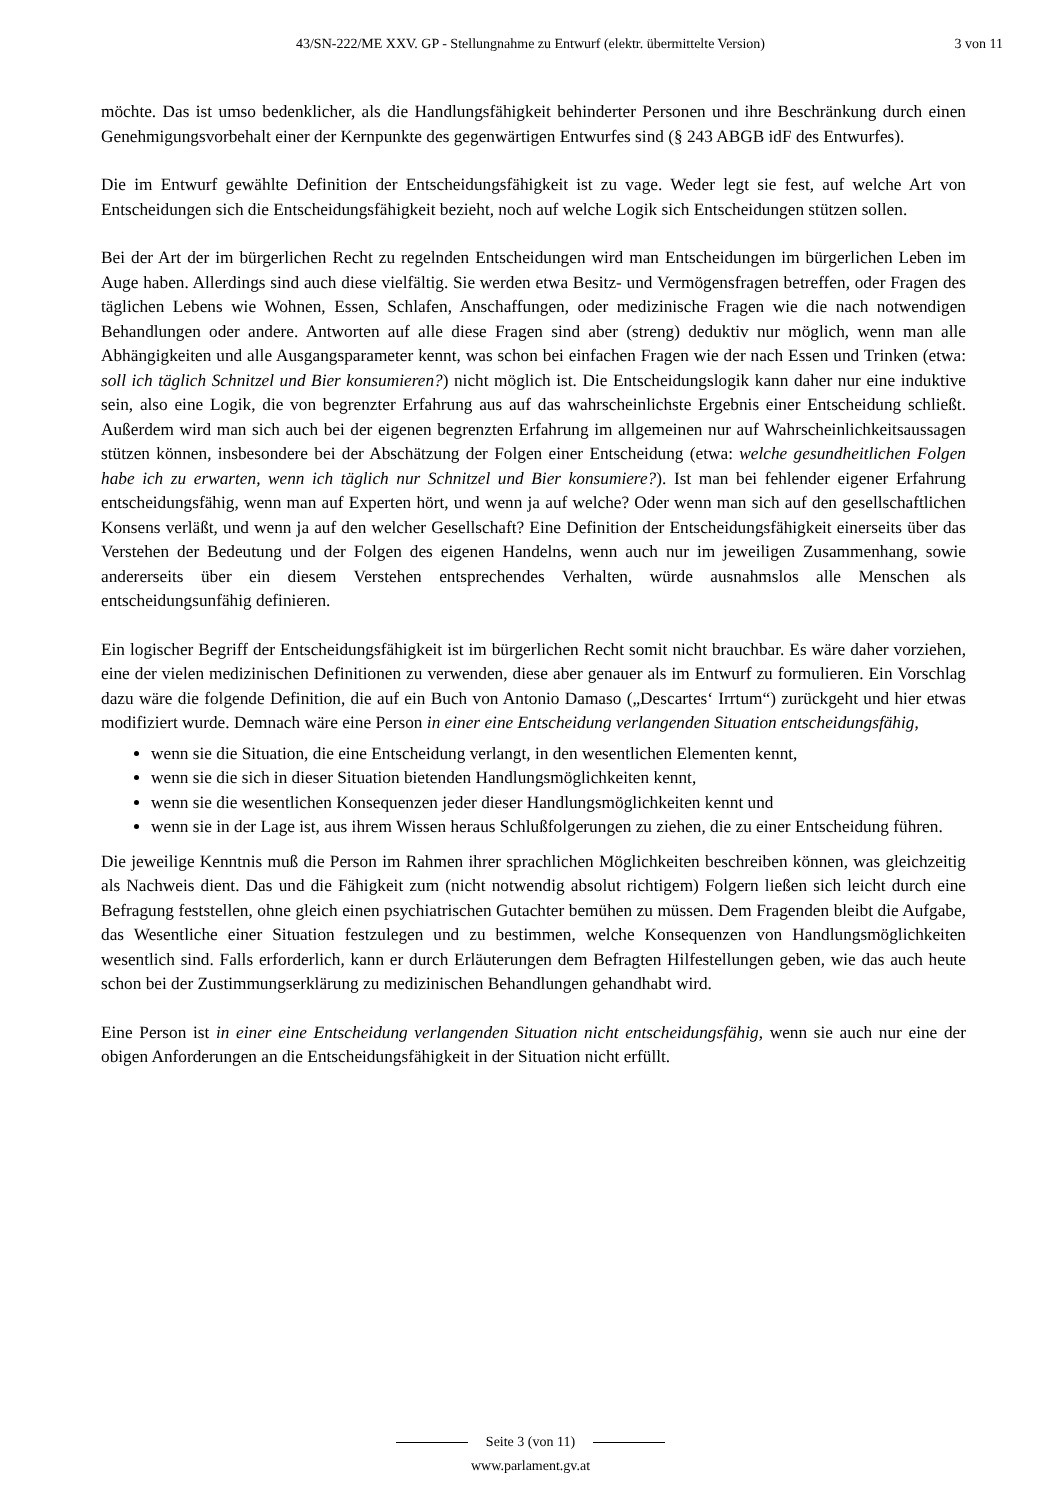43/SN-222/ME XXV. GP - Stellungnahme zu Entwurf (elektr. übermittelte Version) 3 von 11
möchte. Das ist umso bedenklicher, als die Handlungsfähigkeit behinderter Personen und ihre Beschränkung durch einen Genehmigungsvorbehalt einer der Kernpunkte des gegenwärtigen Entwurfes sind (§ 243 ABGB idF des Entwurfes).
Die im Entwurf gewählte Definition der Entscheidungsfähigkeit ist zu vage. Weder legt sie fest, auf welche Art von Entscheidungen sich die Entscheidungsfähigkeit bezieht, noch auf welche Logik sich Entscheidungen stützen sollen.
Bei der Art der im bürgerlichen Recht zu regelnden Entscheidungen wird man Entscheidungen im bürgerlichen Leben im Auge haben. Allerdings sind auch diese vielfältig. Sie werden etwa Besitz- und Vermögensfragen betreffen, oder Fragen des täglichen Lebens wie Wohnen, Essen, Schlafen, Anschaffungen, oder medizinische Fragen wie die nach notwendigen Behandlungen oder andere. Antworten auf alle diese Fragen sind aber (streng) deduktiv nur möglich, wenn man alle Abhängigkeiten und alle Ausgangsparameter kennt, was schon bei einfachen Fragen wie der nach Essen und Trinken (etwa: soll ich täglich Schnitzel und Bier konsumieren?) nicht möglich ist. Die Entscheidungslogik kann daher nur eine induktive sein, also eine Logik, die von begrenzter Erfahrung aus auf das wahrscheinlichste Ergebnis einer Entscheidung schließt. Außerdem wird man sich auch bei der eigenen begrenzten Erfahrung im allgemeinen nur auf Wahrscheinlichkeitsaussagen stützen können, insbesondere bei der Abschätzung der Folgen einer Entscheidung (etwa: welche gesundheitlichen Folgen habe ich zu erwarten, wenn ich täglich nur Schnitzel und Bier konsumiere?). Ist man bei fehlender eigener Erfahrung entscheidungsfähig, wenn man auf Experten hört, und wenn ja auf welche? Oder wenn man sich auf den gesellschaftlichen Konsens verläßt, und wenn ja auf den welcher Gesellschaft? Eine Definition der Entscheidungsfähigkeit einerseits über das Verstehen der Bedeutung und der Folgen des eigenen Handelns, wenn auch nur im jeweiligen Zusammenhang, sowie andererseits über ein diesem Verstehen entsprechendes Verhalten, würde ausnahmslos alle Menschen als entscheidungsunfähig definieren.
Ein logischer Begriff der Entscheidungsfähigkeit ist im bürgerlichen Recht somit nicht brauchbar. Es wäre daher vorziehen, eine der vielen medizinischen Definitionen zu verwenden, diese aber genauer als im Entwurf zu formulieren. Ein Vorschlag dazu wäre die folgende Definition, die auf ein Buch von Antonio Damaso („Descartes‘ Irrtum“) zurückgeht und hier etwas modifiziert wurde. Demnach wäre eine Person in einer eine Entscheidung verlangenden Situation entscheidungsfähig,
wenn sie die Situation, die eine Entscheidung verlangt, in den wesentlichen Elementen kennt,
wenn sie die sich in dieser Situation bietenden Handlungsmöglichkeiten kennt,
wenn sie die wesentlichen Konsequenzen jeder dieser Handlungsmöglichkeiten kennt und
wenn sie in der Lage ist, aus ihrem Wissen heraus Schlußfolgerungen zu ziehen, die zu einer Entscheidung führen.
Die jeweilige Kenntnis muß die Person im Rahmen ihrer sprachlichen Möglichkeiten beschreiben können, was gleichzeitig als Nachweis dient. Das und die Fähigkeit zum (nicht notwendig absolut richtigem) Folgern ließen sich leicht durch eine Befragung feststellen, ohne gleich einen psychiatrischen Gutachter bemühen zu müssen. Dem Fragenden bleibt die Aufgabe, das Wesentliche einer Situation festzulegen und zu bestimmen, welche Konsequenzen von Handlungsmöglichkeiten wesentlich sind. Falls erforderlich, kann er durch Erläuterungen dem Befragten Hilfestellungen geben, wie das auch heute schon bei der Zustimmungserklärung zu medizinischen Behandlungen gehandhabt wird.
Eine Person ist in einer eine Entscheidung verlangenden Situation nicht entscheidungsfähig, wenn sie auch nur eine der obigen Anforderungen an die Entscheidungsfähigkeit in der Situation nicht erfüllt.
Seite 3 (von 11)
www.parlament.gv.at